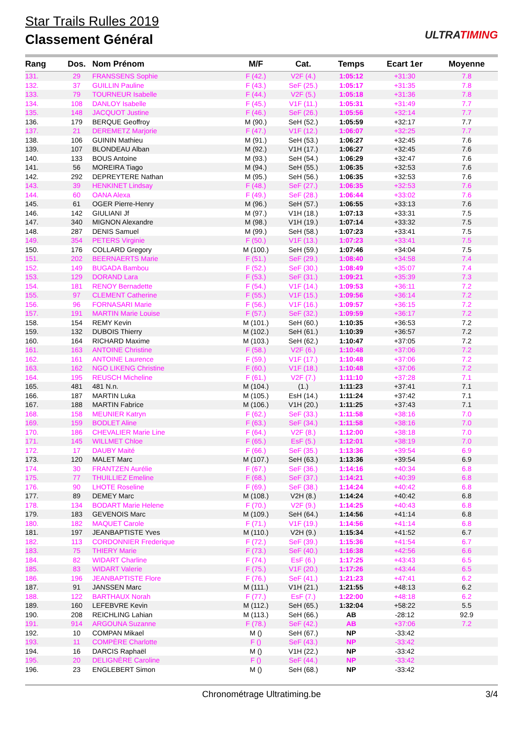Star Trails Rulles 2019
Classement Général
ULTRATIMING
| Rang | Dos. | Nom Prénom | M/F | Cat. | Temps | Ecart 1er | Moyenne |
| --- | --- | --- | --- | --- | --- | --- | --- |
| 131. | 29 | FRANSSENS Sophie | F (42.) | V2F (4.) | 1:05:12 | +31:30 | 7.8 |
| 132. | 37 | GUILLIN Pauline | F (43.) | SeF (25.) | 1:05:17 | +31:35 | 7.8 |
| 133. | 79 | TOURNEUR Isabelle | F (44.) | V2F (5.) | 1:05:18 | +31:36 | 7.8 |
| 134. | 108 | DANLOY Isabelle | F (45.) | V1F (11.) | 1:05:31 | +31:49 | 7.7 |
| 135. | 148 | JACQUOT Justine | F (46.) | SeF (26.) | 1:05:56 | +32:14 | 7.7 |
| 136. | 179 | BERQUE Geoffroy | M (90.) | SeH (52.) | 1:05:59 | +32:17 | 7.7 |
| 137. | 21 | DEREMETZ Marjorie | F (47.) | V1F (12.) | 1:06:07 | +32:25 | 7.7 |
| 138. | 106 | GUININ Mathieu | M (91.) | SeH (53.) | 1:06:27 | +32:45 | 7.6 |
| 139. | 107 | BLONDEAU Alban | M (92.) | V1H (17.) | 1:06:27 | +32:45 | 7.6 |
| 140. | 133 | BOUS Antoine | M (93.) | SeH (54.) | 1:06:29 | +32:47 | 7.6 |
| 141. | 56 | MOREIRA Tiago | M (94.) | SeH (55.) | 1:06:35 | +32:53 | 7.6 |
| 142. | 292 | DEPREYTERE Nathan | M (95.) | SeH (56.) | 1:06:35 | +32:53 | 7.6 |
| 143. | 39 | HENKINET Lindsay | F (48.) | SeF (27.) | 1:06:35 | +32:53 | 7.6 |
| 144. | 60 | OANA Alexa | F (49.) | SeF (28.) | 1:06:44 | +33:02 | 7.6 |
| 145. | 61 | OGER Pierre-Henry | M (96.) | SeH (57.) | 1:06:55 | +33:13 | 7.6 |
| 146. | 142 | GIULIANI Jf | M (97.) | V1H (18.) | 1:07:13 | +33:31 | 7.5 |
| 147. | 340 | MIGNON Alexandre | M (98.) | V1H (19.) | 1:07:14 | +33:32 | 7.5 |
| 148. | 287 | DENIS Samuel | M (99.) | SeH (58.) | 1:07:23 | +33:41 | 7.5 |
| 149. | 354 | PETERS Virginie | F (50.) | V1F (13.) | 1:07:23 | +33:41 | 7.5 |
| 150. | 176 | COLLARD Gregory | M (100.) | SeH (59.) | 1:07:46 | +34:04 | 7.5 |
| 151. | 202 | BEERNAERTS Marie | F (51.) | SeF (29.) | 1:08:40 | +34:58 | 7.4 |
| 152. | 149 | BUGADA Bambou | F (52.) | SeF (30.) | 1:08:49 | +35:07 | 7.4 |
| 153. | 129 | DORAND Lara | F (53.) | SeF (31.) | 1:09:21 | +35:39 | 7.3 |
| 154. | 181 | RENOY Bernadette | F (54.) | V1F (14.) | 1:09:53 | +36:11 | 7.2 |
| 155. | 97 | CLEMENT Catherine | F (55.) | V1F (15.) | 1:09:56 | +36:14 | 7.2 |
| 156. | 96 | FORNASARI Marie | F (56.) | V1F (16.) | 1:09:57 | +36:15 | 7.2 |
| 157. | 191 | MARTIN Marie Louise | F (57.) | SeF (32.) | 1:09:59 | +36:17 | 7.2 |
| 158. | 154 | REMY Kevin | M (101.) | SeH (60.) | 1:10:35 | +36:53 | 7.2 |
| 159. | 132 | DUBOIS Thierry | M (102.) | SeH (61.) | 1:10:39 | +36:57 | 7.2 |
| 160. | 164 | RICHARD Maxime | M (103.) | SeH (62.) | 1:10:47 | +37:05 | 7.2 |
| 161. | 163 | ANTOINE Christine | F (58.) | V2F (6.) | 1:10:48 | +37:06 | 7.2 |
| 162. | 161 | ANTOINE Laurence | F (59.) | V1F (17.) | 1:10:48 | +37:06 | 7.2 |
| 163. | 162 | NGO LIKENG Christine | F (60.) | V1F (18.) | 1:10:48 | +37:06 | 7.2 |
| 164. | 195 | REUSCH Micheline | F (61.) | V2F (7.) | 1:11:10 | +37:28 | 7.1 |
| 165. | 481 | 481 N.n. | M (104.) | (1.) | 1:11:23 | +37:41 | 7.1 |
| 166. | 187 | MARTIN Luka | M (105.) | EsH (14.) | 1:11:24 | +37:42 | 7.1 |
| 167. | 188 | MARTIN Fabrice | M (106.) | V1H (20.) | 1:11:25 | +37:43 | 7.1 |
| 168. | 158 | MEUNIER Katryn | F (62.) | SeF (33.) | 1:11:58 | +38:16 | 7.0 |
| 169. | 159 | BODLET Aline | F (63.) | SeF (34.) | 1:11:58 | +38:16 | 7.0 |
| 170. | 186 | CHEVALIER Marie Line | F (64.) | V2F (8.) | 1:12:00 | +38:18 | 7.0 |
| 171. | 145 | WILLMET Chloe | F (65.) | EsF (5.) | 1:12:01 | +38:19 | 7.0 |
| 172. | 17 | DAUBY Maité | F (66.) | SeF (35.) | 1:13:36 | +39:54 | 6.9 |
| 173. | 120 | MALET Marc | M (107.) | SeH (63.) | 1:13:36 | +39:54 | 6.9 |
| 174. | 30 | FRANTZEN Aurélie | F (67.) | SeF (36.) | 1:14:16 | +40:34 | 6.8 |
| 175. | 77 | THUILLIEZ Emeline | F (68.) | SeF (37.) | 1:14:21 | +40:39 | 6.8 |
| 176. | 90 | LHOTE Roseline | F (69.) | SeF (38.) | 1:14:24 | +40:42 | 6.8 |
| 177. | 89 | DEMEY Marc | M (108.) | V2H (8.) | 1:14:24 | +40:42 | 6.8 |
| 178. | 134 | BODART Marie Helene | F (70.) | V2F (9.) | 1:14:25 | +40:43 | 6.8 |
| 179. | 183 | GEVENOIS Marc | M (109.) | SeH (64.) | 1:14:56 | +41:14 | 6.8 |
| 180. | 182 | MAQUET Carole | F (71.) | V1F (19.) | 1:14:56 | +41:14 | 6.8 |
| 181. | 197 | JEANBAPTISTE Yves | M (110.) | V2H (9.) | 1:15:34 | +41:52 | 6.7 |
| 182. | 113 | CORDONNIER Frederique | F (72.) | SeF (39.) | 1:15:36 | +41:54 | 6.7 |
| 183. | 75 | THIERY Marie | F (73.) | SeF (40.) | 1:16:38 | +42:56 | 6.6 |
| 184. | 82 | WIDART Charline | F (74.) | EsF (6.) | 1:17:25 | +43:43 | 6.5 |
| 185. | 83 | WIDART Valerie | F (75.) | V1F (20.) | 1:17:26 | +43:44 | 6.5 |
| 186. | 196 | JEANBAPTISTE Flore | F (76.) | SeF (41.) | 1:21:23 | +47:41 | 6.2 |
| 187. | 91 | JANSSEN Marc | M (111.) | V1H (21.) | 1:21:55 | +48:13 | 6.2 |
| 188. | 122 | BARTHAUX Norah | F (77.) | EsF (7.) | 1:22:00 | +48:18 | 6.2 |
| 189. | 160 | LEFEBVRE Kevin | M (112.) | SeH (65.) | 1:32:04 | +58:22 | 5.5 |
| 190. | 208 | REICHLING Lahian | M (113.) | SeH (66.) | AB | -28:12 | 92.9 |
| 191. | 914 | ARGOUNA Suzanne | F (78.) | SeF (42.) | AB | +37:06 | 7.2 |
| 192. | 10 | COMPAN Mikael | M () | SeH (67.) | NP | -33:42 | |
| 193. | 11 | COMPÈRE Charlotte | F () | SeF (43.) | NP | -33:42 | |
| 194. | 16 | DARCIS Raphaël | M () | V1H (22.) | NP | -33:42 | |
| 195. | 20 | DELIGNÈRE Caroline | F () | SeF (44.) | NP | -33:42 | |
| 196. | 23 | ENGLEBERT Simon | M () | SeH (68.) | NP | -33:42 | |
Chronométrage Ultratiming.be 3/4